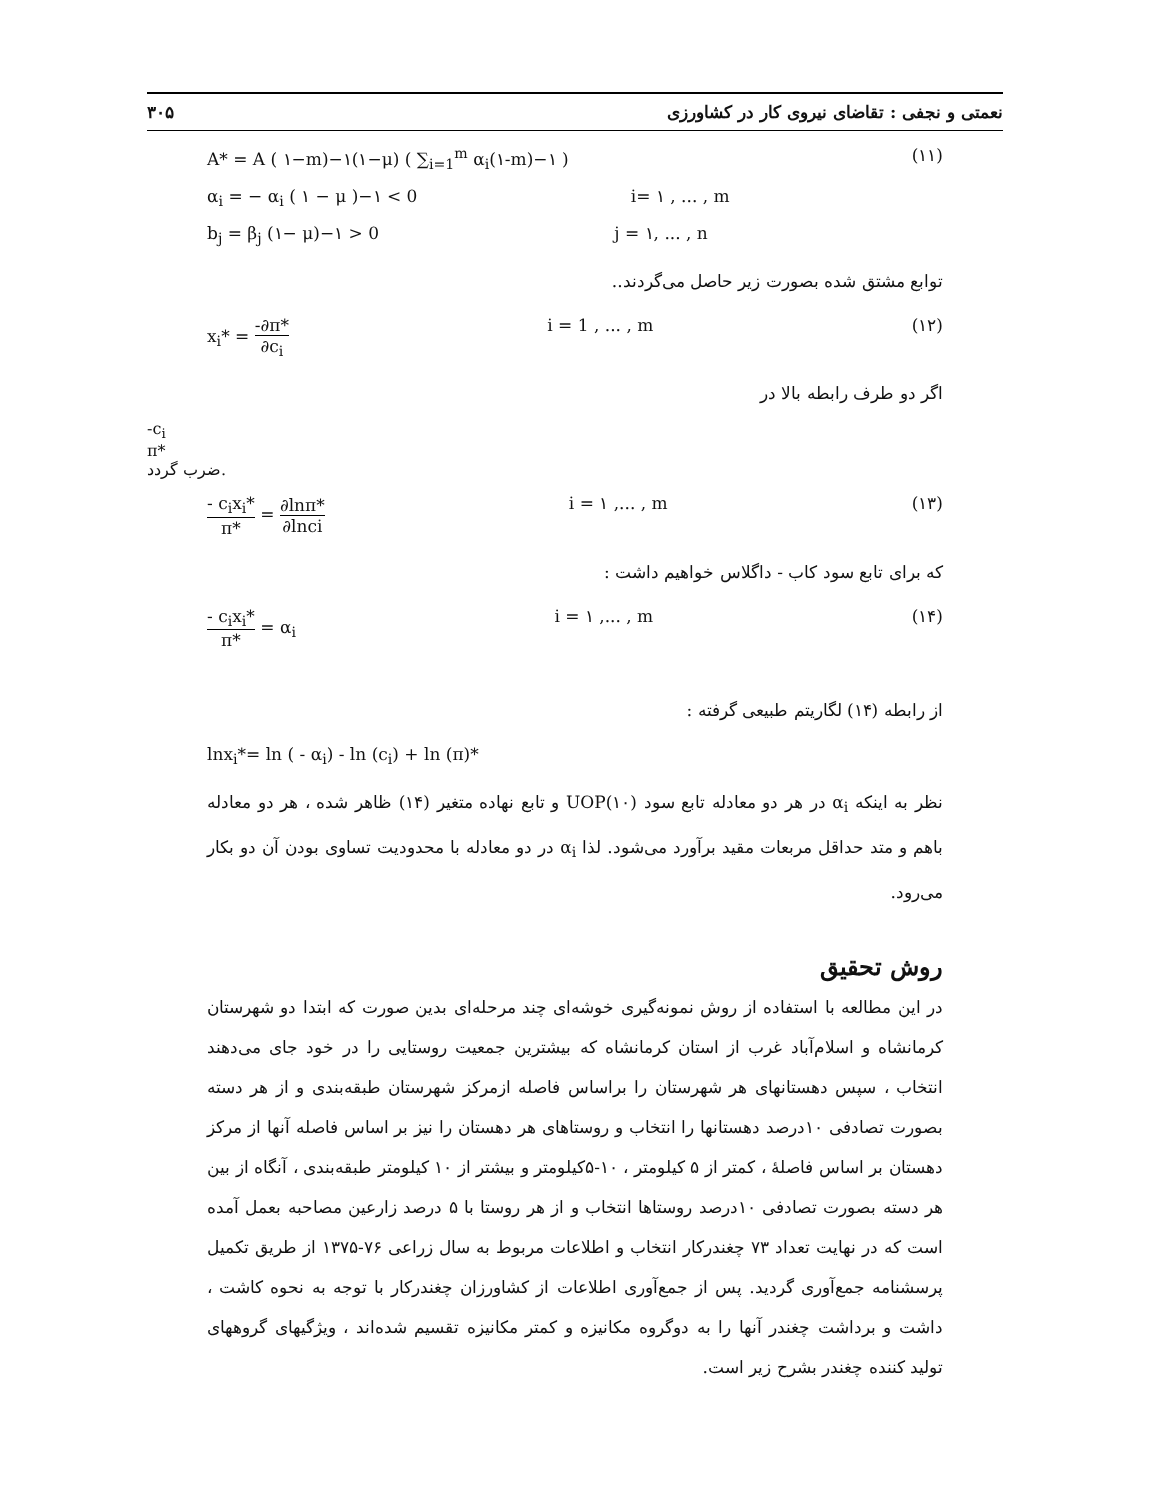نعمتی و نجفی : تقاضای نیروی کار در کشاورزی ۳۰۵
A* = A ( ۱−m)−۱(۱−μ) ( ∑<sub>i=1</sub><sup>m</sup> α<sub>i</sub>(۱-m)−۱ ) (۱۱)
α<sub>i</sub> = − α<sub>i</sub> ( ۱ − μ )−۱ < 0 i= ۱ , ... , m
b<sub>j</sub> = β<sub>j</sub> (۱− μ)−۱ > 0 j = ۱, ... , n
توابع مشتق شده بصورت زیر حاصل می‌گردند..
x<sub>i</sub>* =
-∂π*
∂c<sub>i</sub>
i = 1 , ... , m (۱۲)
اگر دو طرف رابطه بالا در
-c<sub>i</sub>
π*
ضرب گردد.
- c<sub>i</sub>x<sub>i</sub>*
π*
=
∂lnπ*
∂lnci
i = ۱ ,... , m (۱۳)
که برای تابع سود کاب - داگلاس خواهیم داشت :
- c<sub>i</sub>x<sub>i</sub>*
π*
= α<sub>i</sub> i = ۱ ,... , m (۱۴)
از رابطه (۱۴) لگاریتم طبیعی گرفته :
lnx<sub>i</sub>*= ln ( - α<sub>i</sub>) - ln (c<sub>i</sub>) + ln (π)*
نظر به اینکه α<sub>i</sub> در هر دو معادله تابع سود UOP(۱۰) و تابع نهاده متغیر (۱۴) ظاهر شده ، هر دو معادله باهم و متد حداقل مربعات مقید برآورد می‌شود. لذا α<sub>i</sub> در دو معادله با محدودیت تساوی بودن آن دو بکار می‌رود.
روش تحقیق
در این مطالعه با استفاده از روش نمونه‌گیری خوشه‌ای چند مرحله‌ای بدین صورت که ابتدا دو شهرستان کرمانشاه و اسلام‌آباد غرب از استان کرمانشاه که بیشترین جمعیت روستایی را در خود جای می‌دهند انتخاب ، سپس دهستانهای هر شهرستان را براساس فاصله ازمرکز شهرستان طبقه‌بندی و از هر دسته بصورت تصادفی ۱۰درصد دهستانها را انتخاب و روستاهای هر دهستان را نیز بر اساس فاصله آنها از مرکز دهستان بر اساس فاصلهٔ ، کمتر از ۵ کیلومتر ، ۱۰-۵کیلومتر و بیشتر از ۱۰ کیلومتر طبقه‌بندی ، آنگاه از بین هر دسته بصورت تصادفی ۱۰درصد روستاها انتخاب و از هر روستا با ۵ درصد زارعین مصاحبه بعمل آمده است که در نهایت تعداد ۷۳ چغندرکار انتخاب و اطلاعات مربوط به سال زراعی ۷۶-۱۳۷۵ از طریق تکمیل پرسشنامه جمع‌آوری گردید. پس از جمع‌آوری اطلاعات از کشاورزان چغندرکار با توجه به نحوه کاشت ، داشت و برداشت چغندر آنها را به دوگروه مکانیزه و کمتر مکانیزه تقسیم شده‌اند ، ویژگیهای گروههای تولید کننده چغندر بشرح زیر است.